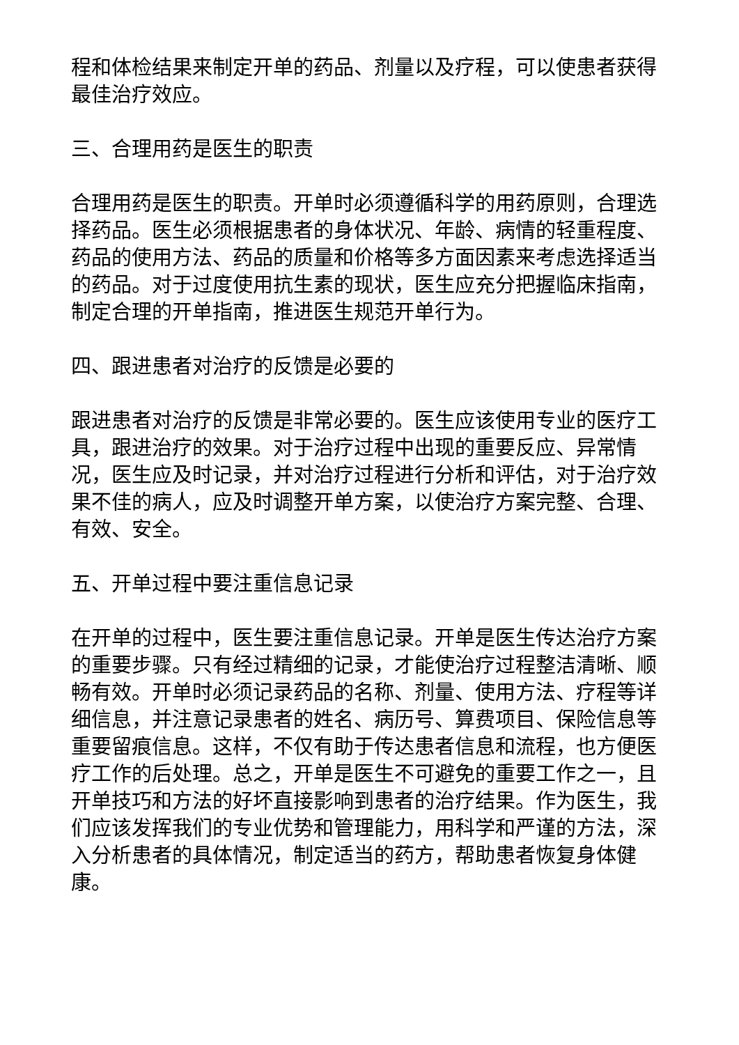程和体检结果来制定开单的药品、剂量以及疗程，可以使患者获得最佳治疗效应。
三、合理用药是医生的职责
合理用药是医生的职责。开单时必须遵循科学的用药原则，合理选择药品。医生必须根据患者的身体状况、年龄、病情的轻重程度、药品的使用方法、药品的质量和价格等多方面因素来考虑选择适当的药品。对于过度使用抗生素的现状，医生应充分把握临床指南，制定合理的开单指南，推进医生规范开单行为。
四、跟进患者对治疗的反馈是必要的
跟进患者对治疗的反馈是非常必要的。医生应该使用专业的医疗工具，跟进治疗的效果。对于治疗过程中出现的重要反应、异常情况，医生应及时记录，并对治疗过程进行分析和评估，对于治疗效果不佳的病人，应及时调整开单方案，以使治疗方案完整、合理、有效、安全。
五、开单过程中要注重信息记录
在开单的过程中，医生要注重信息记录。开单是医生传达治疗方案的重要步骤。只有经过精细的记录，才能使治疗过程整洁清晰、顺畅有效。开单时必须记录药品的名称、剂量、使用方法、疗程等详细信息，并注意记录患者的姓名、病历号、算费项目、保险信息等重要留痕信息。这样，不仅有助于传达患者信息和流程，也方便医疗工作的后处理。总之，开单是医生不可避免的重要工作之一，且开单技巧和方法的好坏直接影响到患者的治疗结果。作为医生，我们应该发挥我们的专业优势和管理能力，用科学和严谨的方法，深入分析患者的具体情况，制定适当的药方，帮助患者恢复身体健康。